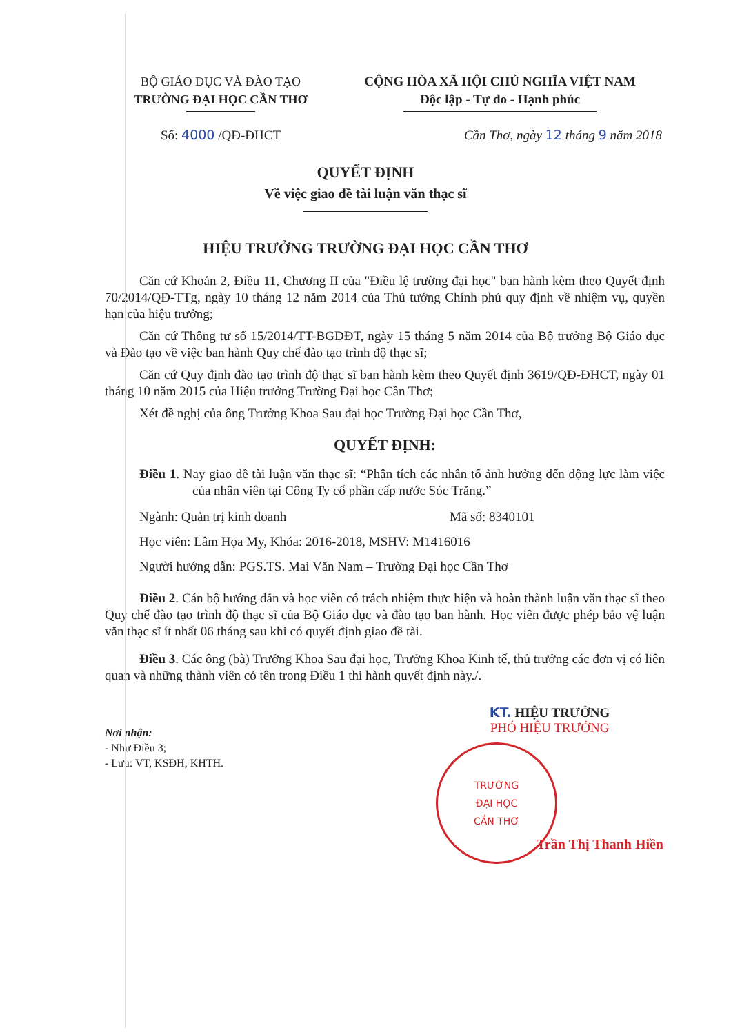BỘ GIÁO DỤC VÀ ĐÀO TẠO
TRƯỜNG ĐẠI HỌC CẦN THƠ
CỘNG HÒA XÃ HỘI CHỦ NGHĨA VIỆT NAM
Độc lập - Tự do - Hạnh phúc
Số: 4000 /QĐ-ĐHCT Cần Thơ, ngày 12 tháng 9 năm 2018
QUYẾT ĐỊNH
Về việc giao đề tài luận văn thạc sĩ
HIỆU TRƯỞNG TRƯỜNG ĐẠI HỌC CẦN THƠ
Căn cứ Khoản 2, Điều 11, Chương II của "Điều lệ trường đại học" ban hành kèm theo Quyết định 70/2014/QĐ-TTg, ngày 10 tháng 12 năm 2014 của Thủ tướng Chính phủ quy định về nhiệm vụ, quyền hạn của hiệu trưởng;
Căn cứ Thông tư số 15/2014/TT-BGDĐT, ngày 15 tháng 5 năm 2014 của Bộ trưởng Bộ Giáo dục và Đào tạo về việc ban hành Quy chế đào tạo trình độ thạc sĩ;
Căn cứ Quy định đào tạo trình độ thạc sĩ ban hành kèm theo Quyết định 3619/QĐ-ĐHCT, ngày 01 tháng 10 năm 2015 của Hiệu trưởng Trường Đại học Cần Thơ;
Xét đề nghị của ông Trưởng Khoa Sau đại học Trường Đại học Cần Thơ,
QUYẾT ĐỊNH:
Điều 1. Nay giao đề tài luận văn thạc sĩ: “Phân tích các nhân tố ảnh hưởng đến động lực làm việc của nhân viên tại Công Ty cổ phần cấp nước Sóc Trăng.”
Ngành: Quản trị kinh doanh Mã số: 8340101
Học viên: Lâm Họa My, Khóa: 2016-2018, MSHV: M1416016
Người hướng dẫn: PGS.TS. Mai Văn Nam – Trường Đại học Cần Thơ
Điều 2. Cán bộ hướng dẫn và học viên có trách nhiệm thực hiện và hoàn thành luận văn thạc sĩ theo Quy chế đào tạo trình độ thạc sĩ của Bộ Giáo dục và đào tạo ban hành. Học viên được phép bảo vệ luận văn thạc sĩ ít nhất 06 tháng sau khi có quyết định giao đề tài.
Điều 3. Các ông (bà) Trưởng Khoa Sau đại học, Trưởng Khoa Kinh tế, thủ trưởng các đơn vị có liên quan và những thành viên có tên trong Điều 1 thi hành quyết định này./.
Nơi nhận:
- Như Điều 3;
- Lưu: VT, KSĐH, KHTH.
KT. HIỆU TRƯỞNG
PHÓ HIỆU TRƯỞNG
TRƯỜNG
ĐẠI HỌC
CẦN THƠ
Trần Thị Thanh Hiền